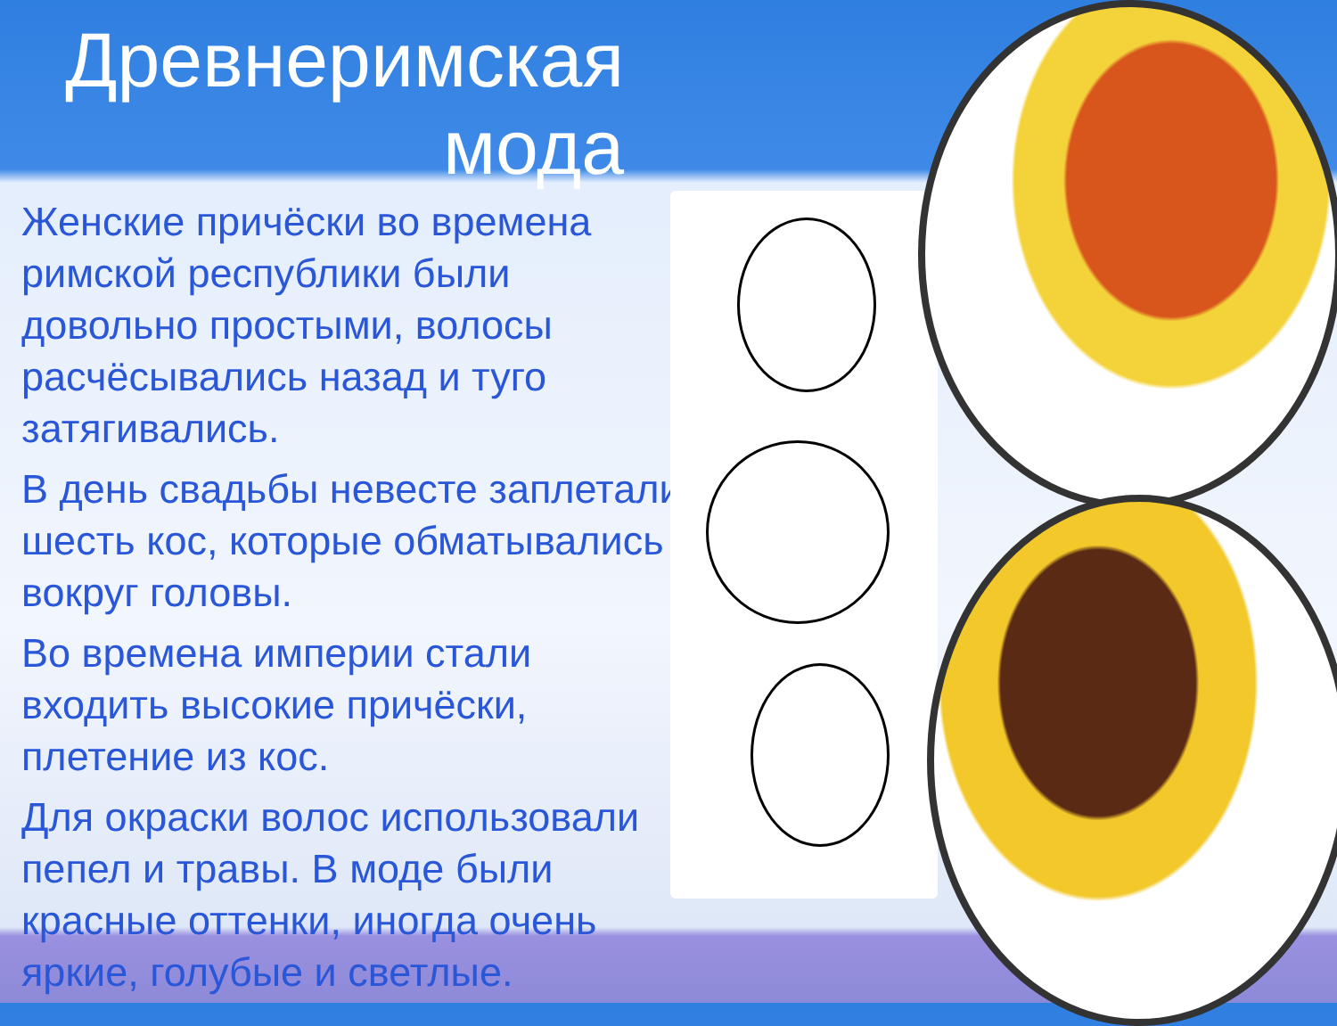Древнеримская мода
Женские причёски во времена римской республики были довольно простыми, волосы расчёсывались назад и туго затягивались.
В день свадьбы невесте заплетали шесть кос, которые обматывались вокруг головы.
Во времена империи стали входить высокие причёски, плетение из кос.
Для окраски волос использовали пепел и травы. В моде были красные оттенки, иногда очень яркие, голубые и светлые.